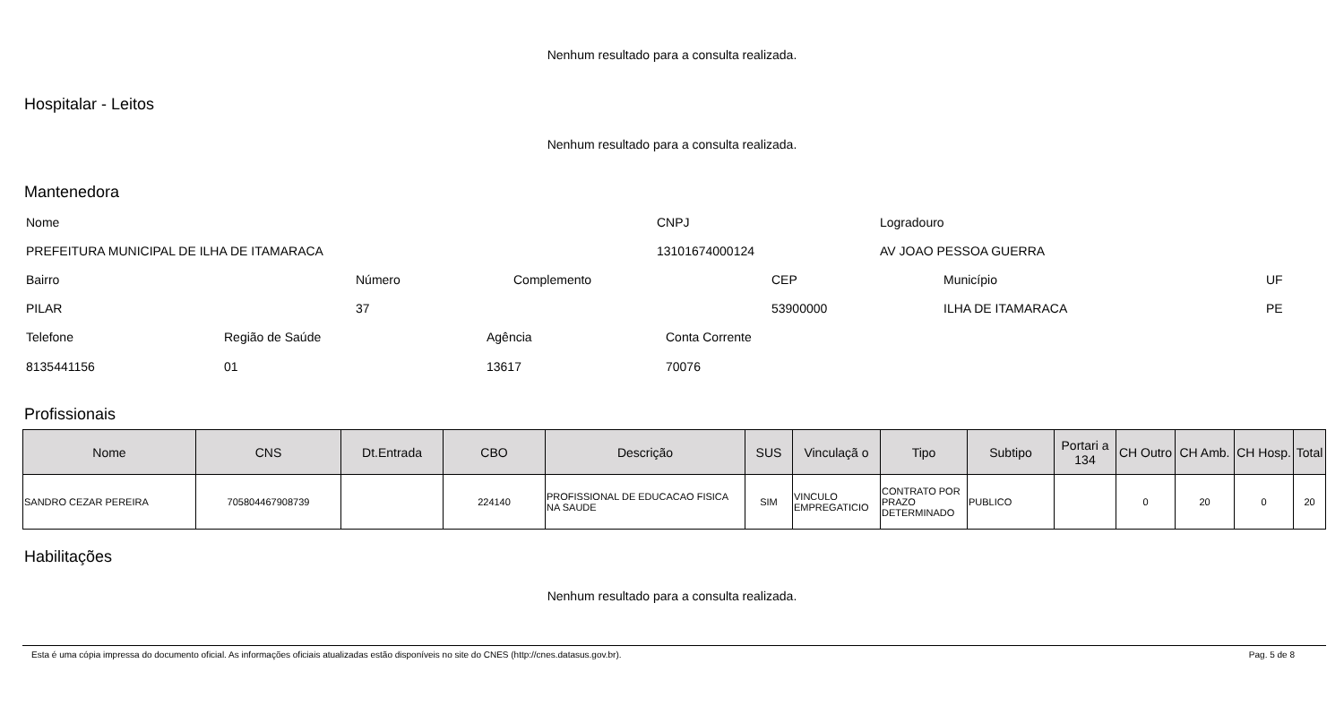Nenhum resultado para a consulta realizada.
Hospitalar - Leitos
Nenhum resultado para a consulta realizada.
Mantenedora
Nome CNPJ Logradouro
PREFEITURA MUNICIPAL DE ILHA DE ITAMARACA
13101674000124 AV JOAO PESSOA GUERRA
Bairro Número Complemento CEP Município UF
PILAR 37 53900000 ILHA DE ITAMARACA PE
Telefone Região de Saúde Agência Conta Corrente
8135441156 01 13617 70076
Profissionais
| Nome | CNS | Dt.Entrada | CBO | Descrição | SUS | Vinculaçã o | Tipo | Subtipo | Portari a 134 | CH Outro | CH Amb. | CH Hosp. | Total |
| --- | --- | --- | --- | --- | --- | --- | --- | --- | --- | --- | --- | --- | --- |
| SANDRO CEZAR PEREIRA | 705804467908739 | | 224140 | PROFISSIONAL DE EDUCACAO FISICA NA SAUDE | SIM | VINCULO EMPREGATICIO | CONTRATO POR PRAZO DETERMINADO | PUBLICO | | 0 | 20 | 0 | 20 |
Habilitações
Nenhum resultado para a consulta realizada.
Esta é uma cópia impressa do documento oficial. As informações oficiais atualizadas estão disponíveis no site do CNES (http://cnes.datasus.gov.br). Pag. 5 de 8